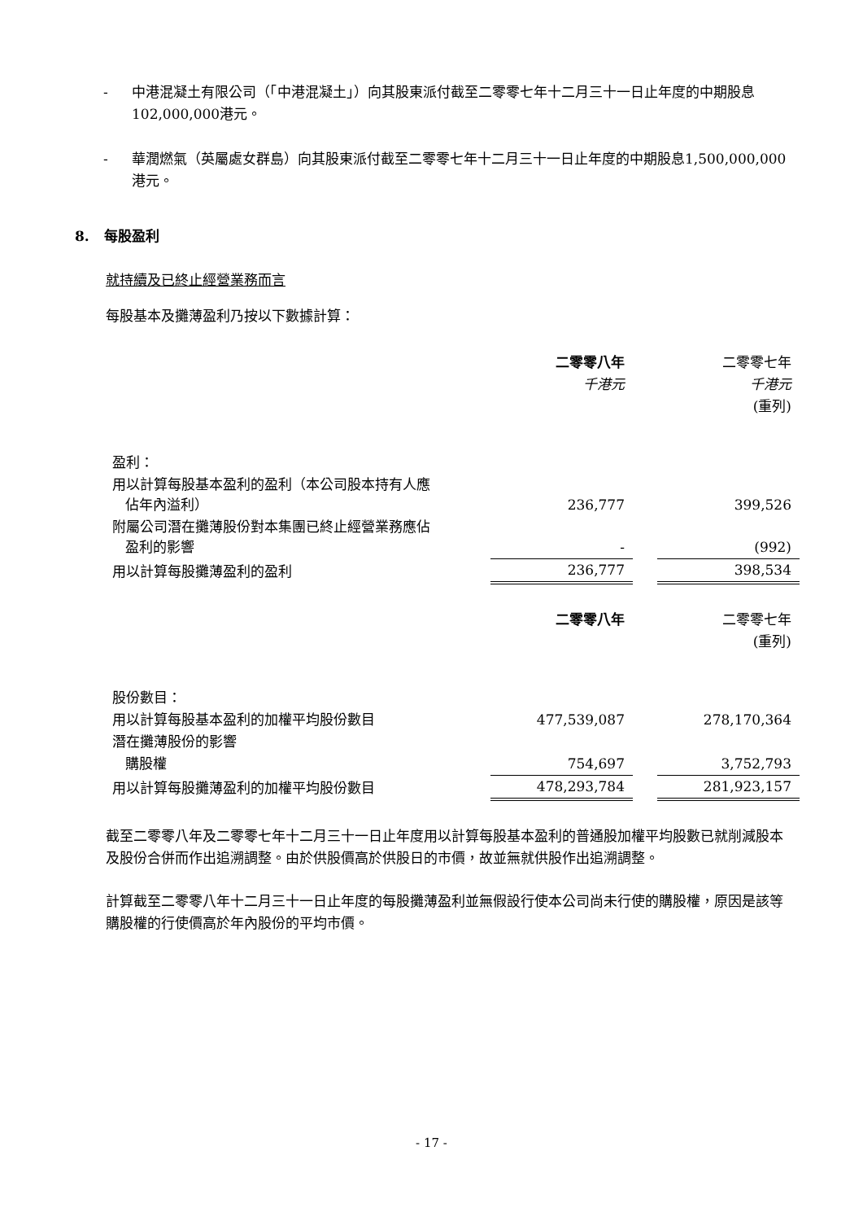- 中港混凝土有限公司（「中港混凝土」）向其股東派付截至二零零七年十二月三十一日止年度的中期股息102,000,000港元。
- 華潤燃氣（英屬處女群島）向其股東派付截至二零零七年十二月三十一日止年度的中期股息1,500,000,000港元。
8. 每股盈利
就持續及已終止經營業務而言
每股基本及攤薄盈利乃按以下數據計算：
| | 二零零八年 | | 二零零七年 |
| | 千港元 | | 千港元 |
| | | | (重列) |
| 盈利： | | | |
| 用以計算每股基本盈利的盈利（本公司股本持有人應 佔年內溢利） | 236,777 | | 399,526 |
| 附屬公司潛在攤薄股份對本集團已終止經營業務應佔 盈利的影響 | - | | (992) |
| 用以計算每股攤薄盈利的盈利 | 236,777 | | 398,534 |
| | 二零零八年 | | 二零零七年 |
| | | | (重列) |
| 股份數目： | | | |
| 用以計算每股基本盈利的加權平均股份數目 | 477,539,087 | | 278,170,364 |
| 潛在攤薄股份的影響 | | | |
| 購股權 | 754,697 | | 3,752,793 |
| 用以計算每股攤薄盈利的加權平均股份數目 | 478,293,784 | | 281,923,157 |
截至二零零八年及二零零七年十二月三十一日止年度用以計算每股基本盈利的普通股加權平均股數已就削減股本及股份合併而作出追溯調整。由於供股價高於供股日的市價，故並無就供股作出追溯調整。
計算截至二零零八年十二月三十一日止年度的每股攤薄盈利並無假設行使本公司尚未行使的購股權，原因是該等購股權的行使價高於年內股份的平均市價。
- 17 -